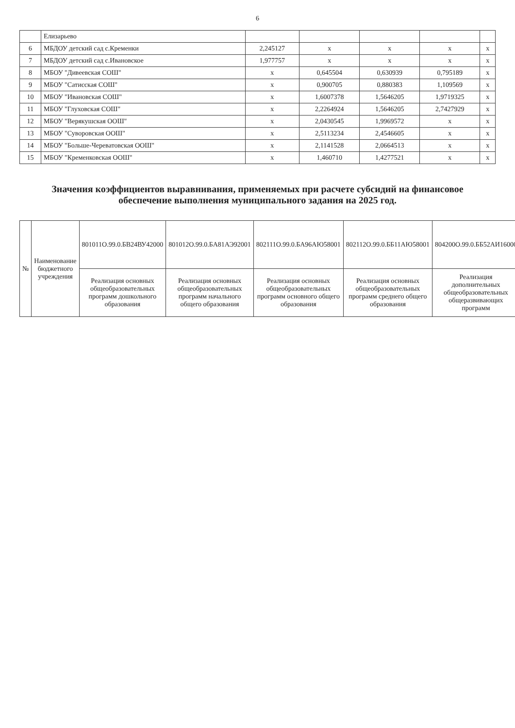6
| | Елизарьево | | | | | |
| 6 | МБДОУ детский сад с.Кременки | 2,245127 | x | x | x | x |
| 7 | МБДОУ детский сад с.Ивановское | 1,977757 | x | x | x | x |
| 8 | МБОУ "Дивеевская СОШ" | x | 0,645504 | 0,630939 | 0,795189 | x |
| 9 | МБОУ "Сатисская СОШ" | x | 0,900705 | 0,880383 | 1,109569 | x |
| 10 | МБОУ "Ивановская СОШ" | x | 1,6007378 | 1,5646205 | 1,9719325 | x |
| 11 | МБОУ "Глуховская СОШ" | x | 2,2264924 | 1,5646205 | 2,7427929 | x |
| 12 | МБОУ "Верякушская ООШ" | x | 2,0430545 | 1,9969572 | x | x |
| 13 | МБОУ "Суворовская ООШ" | x | 2,5113234 | 2,4546605 | x | x |
| 14 | МБОУ "Больше-Череватовская ООШ" | x | 2,1141528 | 2,0664513 | x | x |
| 15 | МБОУ "Кременковская ООШ" | x | 1,460710 | 1,4277521 | x | x |
Значения коэффициентов выравнивания, применяемых при расчете субсидий на финансовое обеспечение выполнения муниципального задания на 2025 год.
| № | Наименование бюджетного учреждения | 801011О.99.0.БВ24ВУ42000 | 801012О.99.0.БА81АЭ92001 | 802111О.99.0.БА96АЮ58001 | 802112О.99.0.ББ11АЮ58001 | 804200О.99.0.ББ52АИ16000 |
| --- | --- | --- | --- | --- | --- | --- |
| | | Реализация основных общеобразовательных программ дошкольного образования | Реализация основных общеобразовательных программ начального общего образования | Реализация основных общеобразовательных программ основного общего образования | Реализация основных общеобразовательных программ среднего общего образования | Реализация дополнительных общеобразовательных общеразвивающих программ |